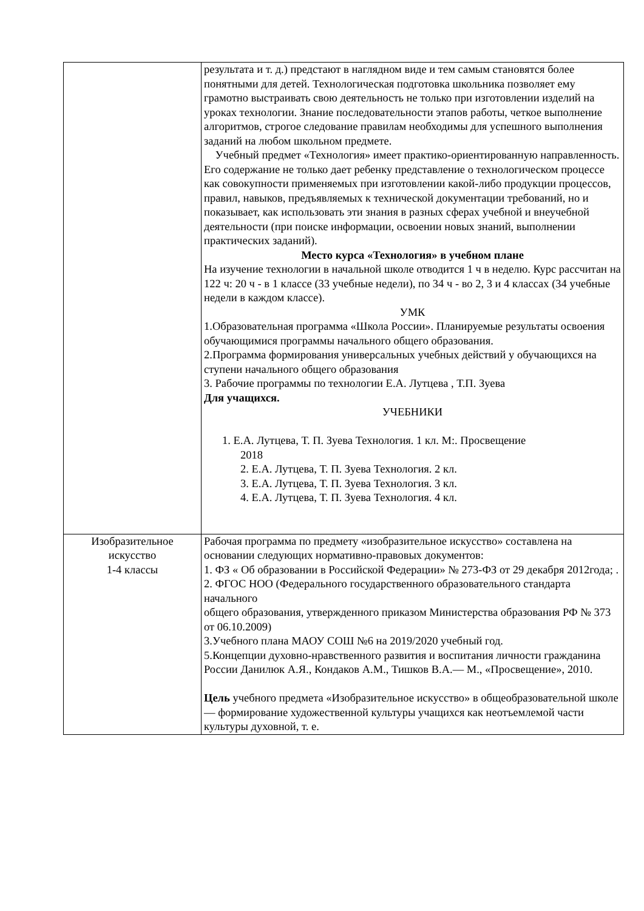| | результата и т. д.) предстают в наглядном виде и тем самым становятся более понятными для детей. Технологическая подготовка школьника позволяет ему грамотно выстраивать свою деятельность не только при изготовлении изделий на уроках технологии. Знание последовательности этапов работы, четкое выполнение алгоритмов, строгое следование правилам необходимы для успешного выполнения заданий на любом школьном предмете. Учебный предмет «Технология» имеет практико-ориентированную направленность. Его содержание не только дает ребенку представление о технологическом процессе как совокупности применяемых при изготовлении какой-либо продукции процессов, правил, навыков, предъявляемых к технической документации требований, но и показывает, как использовать эти знания в разных сферах учебной и внеучебной деятельности (при поиске информации, освоении новых знаний, выполнении практических заданий). Место курса «Технология» в учебном плане На изучение технологии в начальной школе отводится 1 ч в неделю. Курс рассчитан на 122 ч: 20 ч - в 1 классе (33 учебные недели), по 34 ч - во 2, 3 и 4 классах (34 учебные недели в каждом классе). УМК 1.Образовательная программа «Школа России». Планируемые результаты освоения обучающимися программы начального общего образования. 2.Программа формирования универсальных учебных действий у обучающихся на ступени начального общего образования 3. Рабочие программы по технологии Е.А. Лутцева , Т.П. Зуева Для учащихся. УЧЕБНИКИ 1. Е.А. Лутцева, Т. П. Зуева Технология. 1 кл. М:. Просвещение 2018 2. Е.А. Лутцева, Т. П. Зуева Технология. 2 кл. 3. Е.А. Лутцева, Т. П. Зуева Технология. 3 кл. 4. Е.А. Лутцева, Т. П. Зуева Технология. 4 кл. |
| Изобразительное искусство 1-4 классы | Рабочая программа по предмету «изобразительное искусство» составлена на основании следующих нормативно-правовых документов: 1. ФЗ « Об образовании в Российской Федерации» № 273-ФЗ от 29 декабря 2012года; . 2. ФГОС НОО (Федерального государственного образовательного стандарта начального общего образования, утвержденного приказом Министерства образования РФ № 373 от 06.10.2009) 3.Учебного плана МАОУ СОШ №6 на 2019/2020 учебный год. 5.Концепции духовно-нравственного развития и воспитания личности гражданина России Данилюк А.Я., Кондаков А.М., Тишков В.А.— М., «Просвещение», 2010. Цель учебного предмета «Изобразительное искусство» в общеобразовательной школе — формирование художественной культуры учащихся как неотъемлемой части культуры духовной, т. е. |